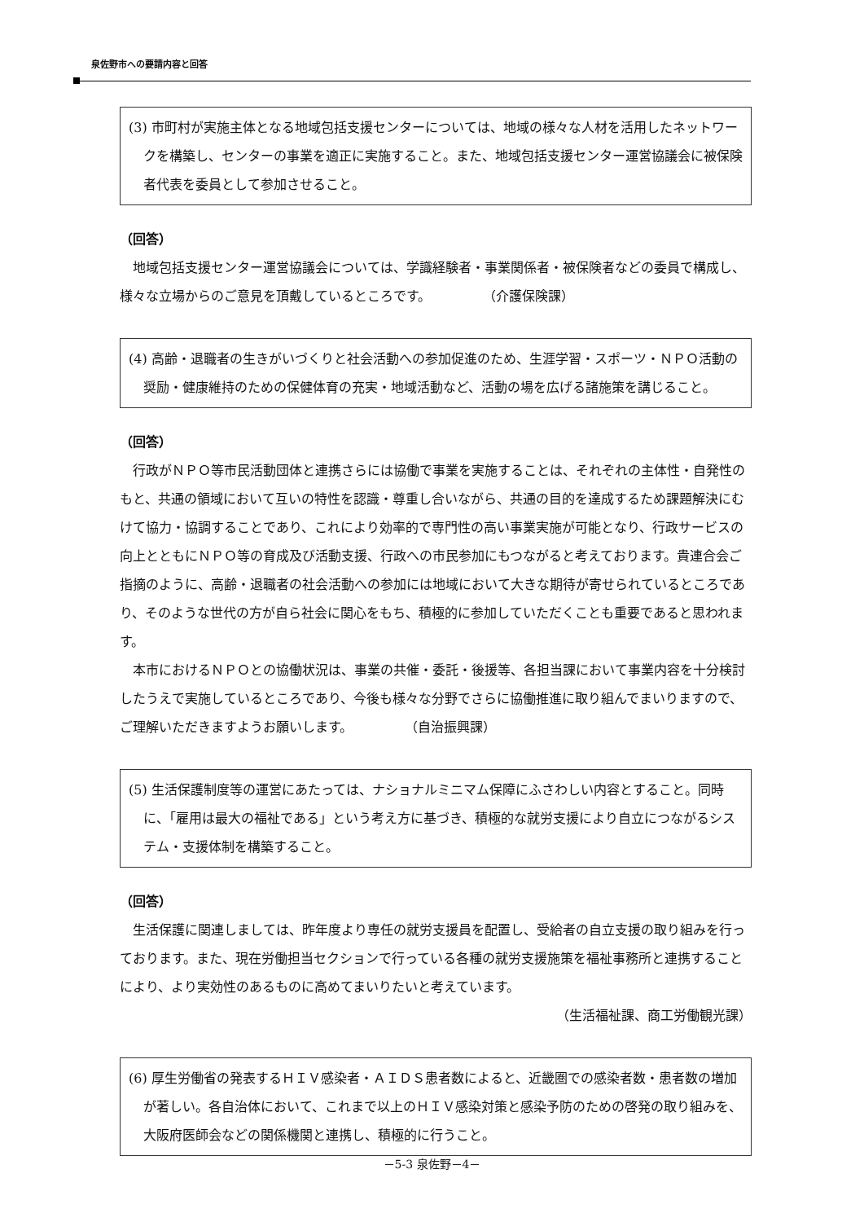泉佐野市への要請内容と回答
(3) 市町村が実施主体となる地域包括支援センターについては、地域の様々な人材を活用したネットワークを構築し、センターの事業を適正に実施すること。また、地域包括支援センター運営協議会に被保険者代表を委員として参加させること。
（回答）
地域包括支援センター運営協議会については、学識経験者・事業関係者・被保険者などの委員で構成し、様々な立場からのご意見を頂戴しているところです。　　　　　（介護保険課）
(4) 高齢・退職者の生きがいづくりと社会活動への参加促進のため、生涯学習・スポーツ・ＮＰＯ活動の奨励・健康維持のための保健体育の充実・地域活動など、活動の場を広げる諸施策を講じること。
（回答）
行政がＮＰＯ等市民活動団体と連携さらには協働で事業を実施することは、それぞれの主体性・自発性のもと、共通の領域において互いの特性を認識・尊重し合いながら、共通の目的を達成するため課題解決にむけて協力・協調することであり、これにより効率的で専門性の高い事業実施が可能となり、行政サービスの向上とともにＮＰＯ等の育成及び活動支援、行政への市民参加にもつながると考えております。貴連合会ご指摘のように、高齢・退職者の社会活動への参加には地域において大きな期待が寄せられているところであり、そのような世代の方が自ら社会に関心をもち、積極的に参加していただくことも重要であると思われます。
本市におけるＮＰＯとの協働状況は、事業の共催・委託・後援等、各担当課において事業内容を十分検討したうえで実施しているところであり、今後も様々な分野でさらに協働推進に取り組んでまいりますので、ご理解いただきますようお願いします。　　　　　（自治振興課）
(5) 生活保護制度等の運営にあたっては、ナショナルミニマム保障にふさわしい内容とすること。同時に、「雇用は最大の福祉である」という考え方に基づき、積極的な就労支援により自立につながるシステム・支援体制を構築すること。
（回答）
生活保護に関連しましては、昨年度より専任の就労支援員を配置し、受給者の自立支援の取り組みを行っております。また、現在労働担当セクションで行っている各種の就労支援施策を福祉事務所と連携することにより、より実効性のあるものに高めてまいりたいと考えています。
（生活福祉課、商工労働観光課）
(6) 厚生労働省の発表するＨＩＶ感染者・ＡＩＤＳ患者数によると、近畿圏での感染者数・患者数の増加が著しい。各自治体において、これまで以上のＨＩＶ感染対策と感染予防のための啓発の取り組みを、大阪府医師会などの関係機関と連携し、積極的に行うこと。
－5-3 泉佐野－4－